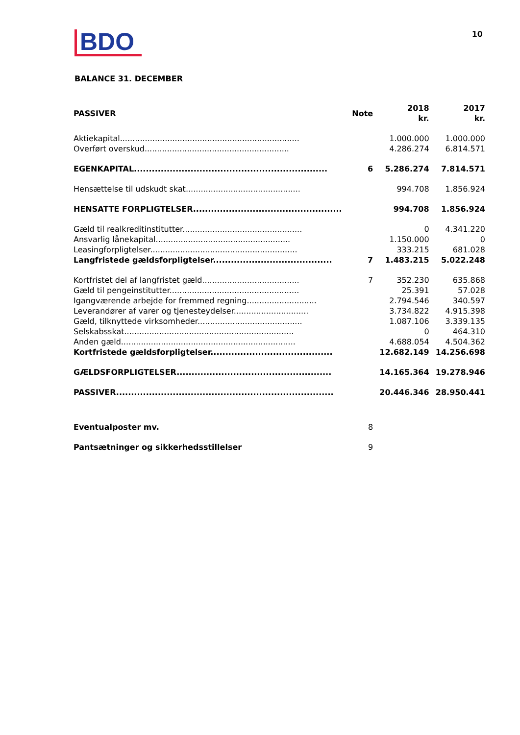BDO
10
BALANCE 31. DECEMBER
| PASSIVER | Note | 2018 kr. | 2017 kr. |
| --- | --- | --- | --- |
| Aktiekapital........................................................................ | | 1.000.000 | 1.000.000 |
| Overført overskud.......................................................... | | 4.286.274 | 6.814.571 |
| EGENKAPITAL................................................................. | 6 | 5.286.274 | 7.814.571 |
| Hensættelse til udskudt skat.............................................. | | 994.708 | 1.856.924 |
| HENSATTE FORPLIGTELSER.................................................. | | 994.708 | 1.856.924 |
| Gæld til realkreditinstitutter................................................ | | 0 | 4.341.220 |
| Ansvarlig lånekapital...................................................... | | 1.150.000 | 0 |
| Leasingforpligtelser........................................................... | | 333.215 | 681.028 |
| Langfristede gældsforpligtelser........................................ | 7 | 1.483.215 | 5.022.248 |
| Kortfristet del af langfristet gæld....................................... | 7 | 352.230 | 635.868 |
| Gæld til pengeinstitutter.................................................... | | 25.391 | 57.028 |
| Igangværende arbejde for fremmed regning............................ | | 2.794.546 | 340.597 |
| Leverandører af varer og tjenesteydelser.............................. | | 3.734.822 | 4.915.398 |
| Gæld, tilknyttede virksomheder.......................................... | | 1.087.106 | 3.339.135 |
| Selskabsskat.................................................................... | | 0 | 464.310 |
| Anden gæld...................................................................... | | 4.688.054 | 4.504.362 |
| Kortfristede gældsforpligtelser......................................... | | 12.682.149 | 14.256.698 |
| GÆLDSFORPLIGTELSER.................................................... | | 14.165.364 | 19.278.946 |
| PASSIVER......................................................................... | | 20.446.346 | 28.950.441 |
| Eventualposter mv. | 8 | | |
| Pantsætninger og sikkerhedsstillelser | 9 | | |